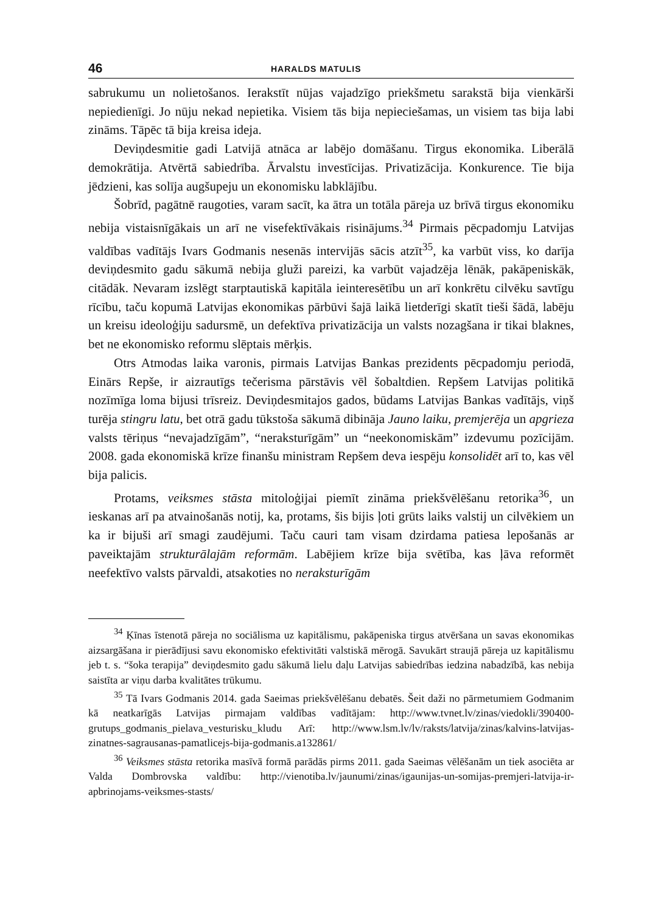46 HARALDS MATULIS
sabrukumu un nolietošanos. Ierakstīt nūjas vajadzīgo priekšmetu sarakstā bija vienkārši nepiedienīgi. Jo nūju nekad nepietika. Visiem tās bija nepieciešamas, un visiem tas bija labi zināms. Tāpēc tā bija kreisa ideja.
Deviņdesmitie gadi Latvijā atnāca ar labējo domāšanu. Tirgus ekonomika. Liberālā demokrātija. Atvērtā sabiedrība. Ārvalstu investīcijas. Privatizācija. Konkurence. Tie bija jēdzieni, kas solīja augšupeju un ekonomisku labklājību.
Šobrīd, pagātnē raugoties, varam sacīt, ka ātra un totāla pāreja uz brīvā tirgus ekonomiku nebija vistaisnīgākais un arī ne visefektīvākais risinājums.<sup>34</sup> Pirmais pēcpadomju Latvijas valdības vadītājs Ivars Godmanis nesenās intervijās sācis atzīt<sup>35</sup>, ka varbūt viss, ko darīja deviņdesmito gadu sākumā nebija gluži pareizi, ka varbūt vajadzēja lēnāk, pakāpeniskāk, citādāk. Nevaram izslēgt starptautiskā kapitāla ieinteresētību un arī konkrētu cilvēku savtīgu rīcību, taču kopumā Latvijas ekonomikas pārbūvi šajā laikā lietderīgi skatīt tieši šādā, labēju un kreisu ideoloģiju sadursmē, un defektīva privatizācija un valsts nozagšana ir tikai blaknes, bet ne ekonomisko reformu slēptais mērķis.
Otrs Atmodas laika varonis, pirmais Latvijas Bankas prezidents pēcpadomju periodā, Einārs Repše, ir aizrautīgs tečerisma pārstāvis vēl šobaltdien. Repšem Latvijas politikā nozīmīga loma bijusi trīsreiz. Deviņdesmitajos gados, būdams Latvijas Bankas vadītājs, viņš turēja stingru latu, bet otrā gadu tūkstoša sākumā dibināja Jauno laiku, premjerēja un apgrieza valsts tēriņus “nevajadzīgām”, “neraksturīgām” un “neekonomiskām” izdevumu pozīcijām. 2008. gada ekonomiskā krīze finanšu ministram Repšem deva iespēju konsolidēt arī to, kas vēl bija palicis.
Protams, veiksmes stāsta mitoloģijai piemīt zināma priekšvēlēšanu retorika<sup>36</sup>, un ieskanas arī pa atvainošanās notij, ka, protams, šis bijis ļoti grūts laiks valstij un cilvēkiem un ka ir bijuši arī smagi zaudējumi. Taču cauri tam visam dzirdama patiesa lepošanās ar paveiktajām strukturālajām reformām. Labējiem krīze bija svētība, kas ļāva reformēt neefektīvo valsts pārvaldi, atsakoties no neraksturīgām
<sup>34</sup> Ķīnas īstenotā pāreja no sociālisma uz kapitālismu, pakāpeniska tirgus atvēršana un savas ekonomikas aizsargāšana ir pierādījusi savu ekonomisko efektivitāti valstiskā mērogā. Savukārt straujā pāreja uz kapitālismu jeb t. s. “šoka terapija” deviņdesmito gadu sākumā lielu daļu Latvijas sabiedrības iedzina nabadzībā, kas nebija saistīta ar viņu darba kvalitātes trūkumu.
<sup>35</sup> Tā Ivars Godmanis 2014. gada Saeimas priekšvēlēšanu debatēs. Šeit daži no pārmetumiem Godmanim kā neatkarīgās Latvijas pirmajam valdības vadītājam: http://www.tvnet.lv/zinas/viedokli/390400-grutups_godmanis_pielava_vesturisku_kludu Arī: http://www.lsm.lv/lv/raksts/latvija/zinas/kalvins-latvijas-zinatnes-sagrausanas-pamatlicejs-bija-godmanis.a132861/
<sup>36</sup> Veiksmes stāsta retorika masīvā formā parādās pirms 2011. gada Saeimas vēlēšanām un tiek asociēta ar Valda Dombrovska valdību: http://vienotiba.lv/jaunumi/zinas/igaunijas-un-somijas-premjeri-latvija-ir-apbrinojams-veiksmes-stasts/